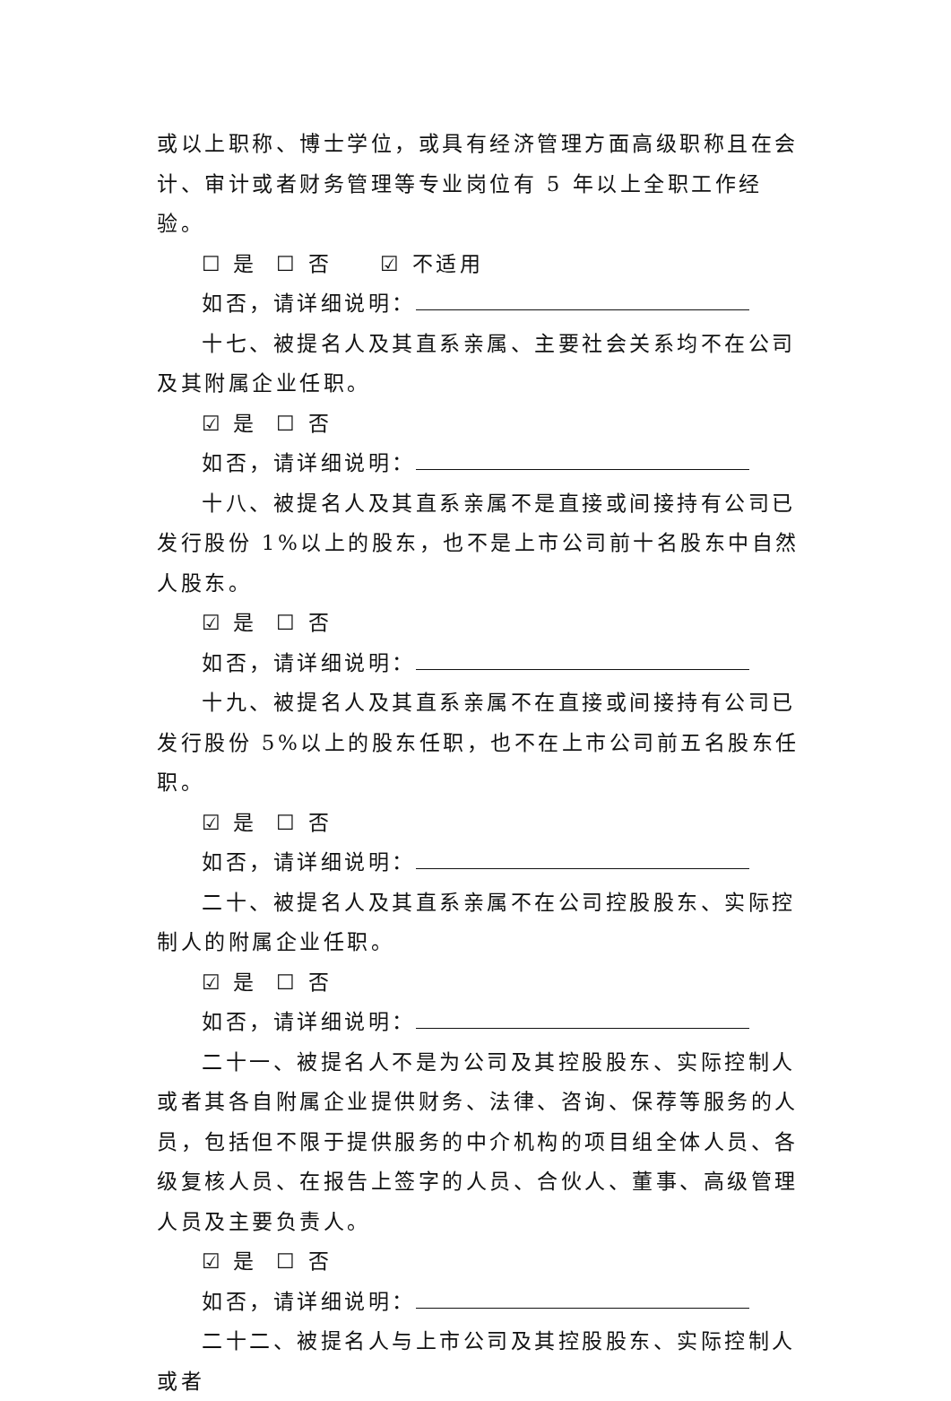或以上职称、博士学位，或具有经济管理方面高级职称且在会计、审计或者财务管理等专业岗位有 5 年以上全职工作经验。
☐ 是 ☐ 否 ☑ 不适用
如否，请详细说明：
十七、被提名人及其直系亲属、主要社会关系均不在公司及其附属企业任职。
☑ 是 ☐ 否
如否，请详细说明：
十八、被提名人及其直系亲属不是直接或间接持有公司已发行股份 1%以上的股东，也不是上市公司前十名股东中自然人股东。
☑ 是 ☐ 否
如否，请详细说明：
十九、被提名人及其直系亲属不在直接或间接持有公司已发行股份 5%以上的股东任职，也不在上市公司前五名股东任职。
☑ 是 ☐ 否
如否，请详细说明：
二十、被提名人及其直系亲属不在公司控股股东、实际控制人的附属企业任职。
☑ 是 ☐ 否
如否，请详细说明：
二十一、被提名人不是为公司及其控股股东、实际控制人或者其各自附属企业提供财务、法律、咨询、保荐等服务的人员，包括但不限于提供服务的中介机构的项目组全体人员、各级复核人员、在报告上签字的人员、合伙人、董事、高级管理人员及主要负责人。
☑ 是 ☐ 否
如否，请详细说明：
二十二、被提名人与上市公司及其控股股东、实际控制人或者